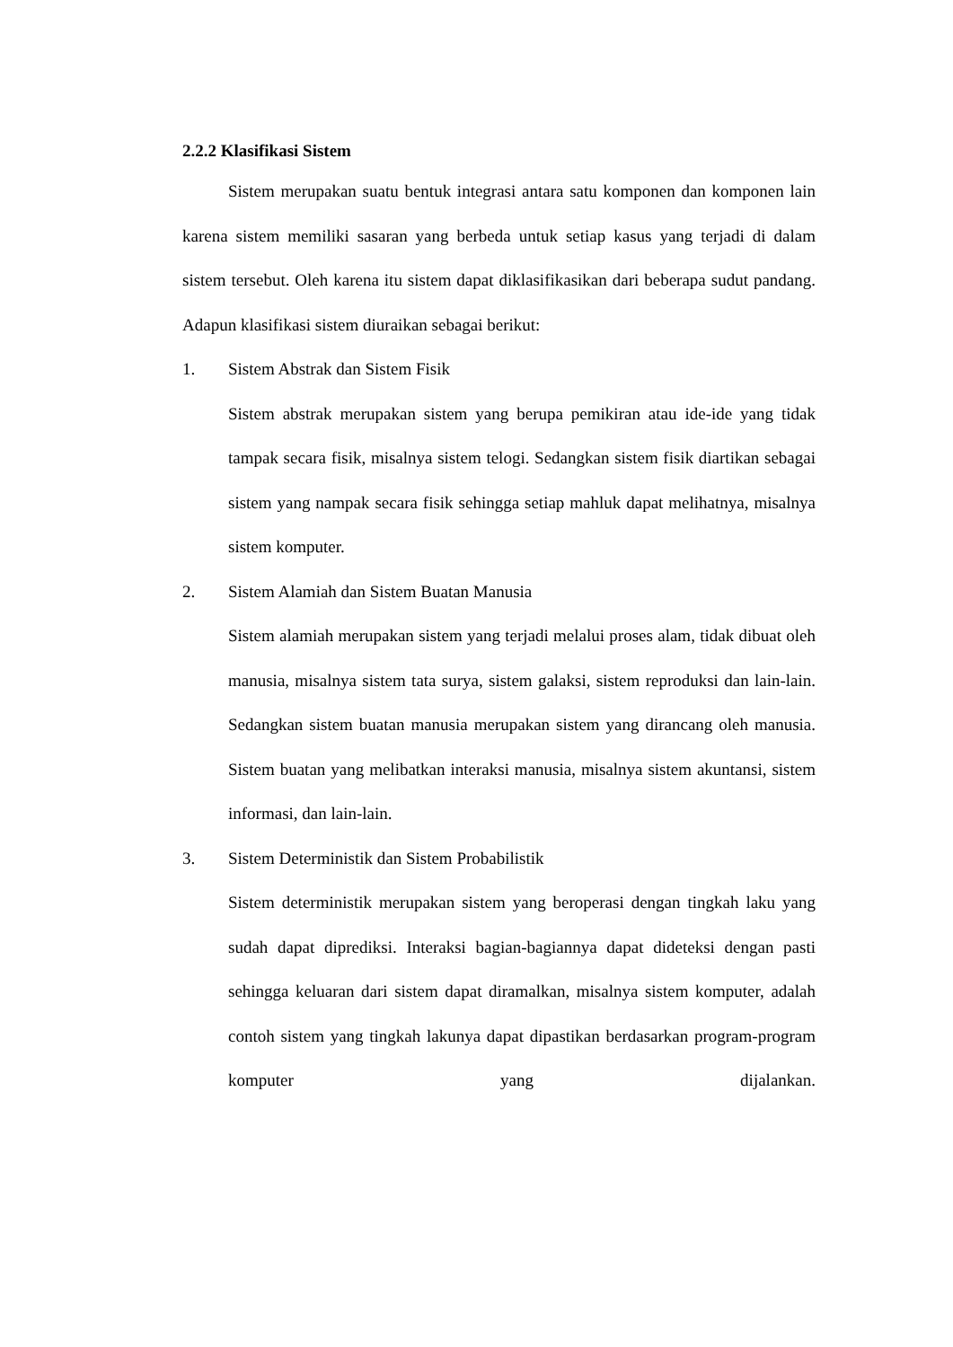2.2.2 Klasifikasi Sistem
Sistem merupakan suatu bentuk integrasi antara satu komponen dan komponen lain karena sistem memiliki sasaran yang berbeda untuk setiap kasus yang terjadi di dalam sistem tersebut. Oleh karena itu sistem dapat diklasifikasikan dari beberapa sudut pandang. Adapun klasifikasi sistem diuraikan sebagai berikut:
1. Sistem Abstrak dan Sistem Fisik
Sistem abstrak merupakan sistem yang berupa pemikiran atau ide-ide yang tidak tampak secara fisik, misalnya sistem telogi. Sedangkan sistem fisik diartikan sebagai sistem yang nampak secara fisik sehingga setiap mahluk dapat melihatnya, misalnya sistem komputer.
2. Sistem Alamiah dan Sistem Buatan Manusia
Sistem alamiah merupakan sistem yang terjadi melalui proses alam, tidak dibuat oleh manusia, misalnya sistem tata surya, sistem galaksi, sistem reproduksi dan lain-lain. Sedangkan sistem buatan manusia merupakan sistem yang dirancang oleh manusia. Sistem buatan yang melibatkan interaksi manusia, misalnya sistem akuntansi, sistem informasi, dan lain-lain.
3. Sistem Deterministik dan Sistem Probabilistik
Sistem deterministik merupakan sistem yang beroperasi dengan tingkah laku yang sudah dapat diprediksi. Interaksi bagian-bagiannya dapat dideteksi dengan pasti sehingga keluaran dari sistem dapat diramalkan, misalnya sistem komputer, adalah contoh sistem yang tingkah lakunya dapat dipastikan berdasarkan program-program komputer yang dijalankan.